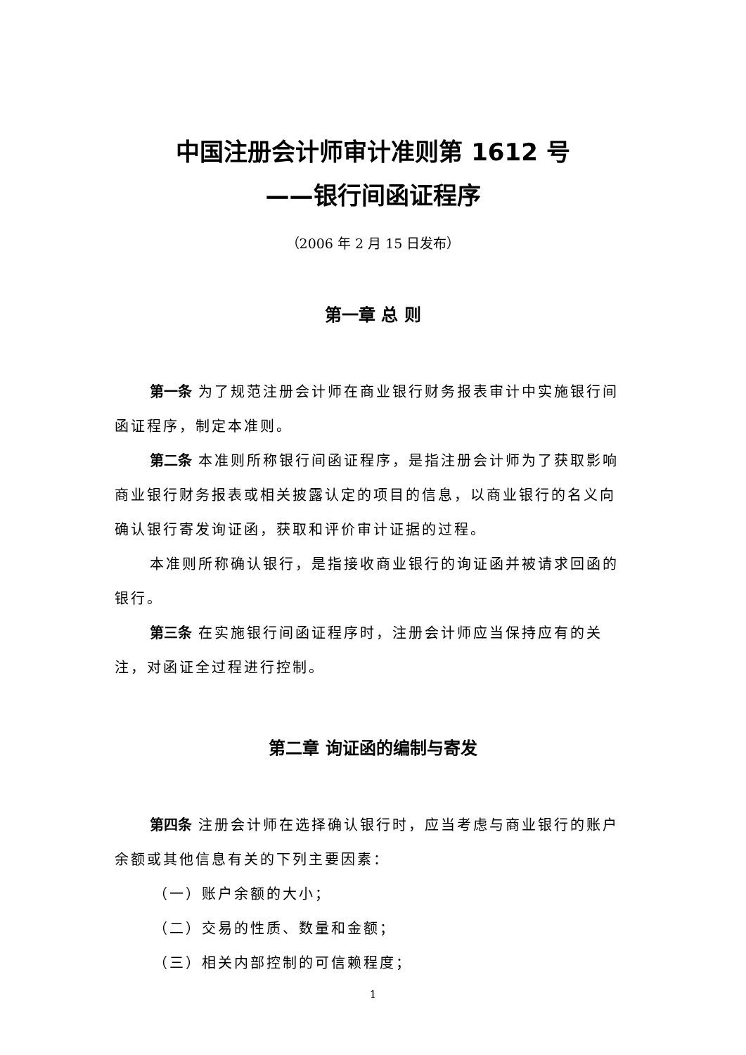中国注册会计师审计准则第 1612 号
——银行间函证程序
（2006 年 2 月 15 日发布）
第一章 总 则
第一条 为了规范注册会计师在商业银行财务报表审计中实施银行间函证程序，制定本准则。
第二条 本准则所称银行间函证程序，是指注册会计师为了获取影响商业银行财务报表或相关披露认定的项目的信息，以商业银行的名义向确认银行寄发询证函，获取和评价审计证据的过程。
本准则所称确认银行，是指接收商业银行的询证函并被请求回函的银行。
第三条 在实施银行间函证程序时，注册会计师应当保持应有的关注，对函证全过程进行控制。
第二章 询证函的编制与寄发
第四条 注册会计师在选择确认银行时，应当考虑与商业银行的账户余额或其他信息有关的下列主要因素：
（一）账户余额的大小；
（二）交易的性质、数量和金额；
（三）相关内部控制的可信赖程度；
1